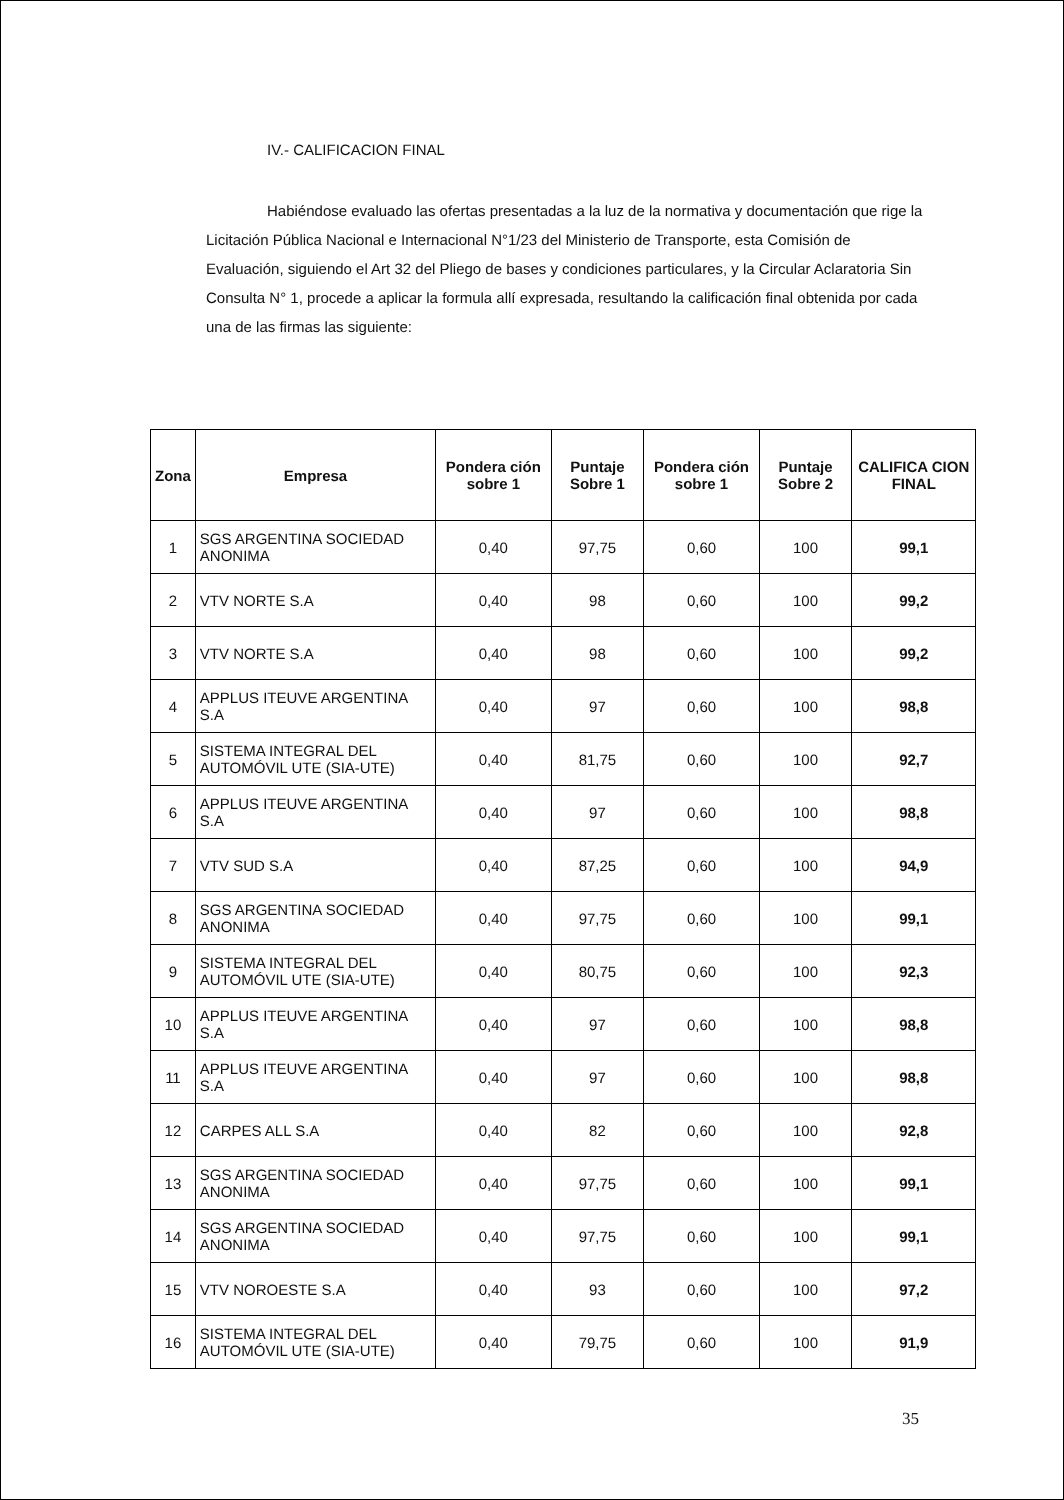IV.- CALIFICACION FINAL
Habiéndose evaluado las ofertas presentadas a la luz de la normativa y documentación que rige la Licitación Pública Nacional e Internacional N°1/23 del Ministerio de Transporte, esta Comisión de Evaluación, siguiendo el Art 32 del Pliego de bases y condiciones particulares, y la Circular Aclaratoria Sin Consulta N° 1, procede a aplicar la formula allí expresada, resultando la calificación final obtenida por cada una de las firmas las siguiente:
| Zona | Empresa | Pondera ción sobre 1 | Puntaje Sobre 1 | Pondera ción sobre 1 | Puntaje Sobre 2 | CALIFICA CION FINAL |
| --- | --- | --- | --- | --- | --- | --- |
| 1 | SGS ARGENTINA SOCIEDAD ANONIMA | 0,40 | 97,75 | 0,60 | 100 | 99,1 |
| 2 | VTV NORTE S.A | 0,40 | 98 | 0,60 | 100 | 99,2 |
| 3 | VTV NORTE S.A | 0,40 | 98 | 0,60 | 100 | 99,2 |
| 4 | APPLUS ITEUVE ARGENTINA S.A | 0,40 | 97 | 0,60 | 100 | 98,8 |
| 5 | SISTEMA INTEGRAL DEL AUTOMÓVIL UTE (SIA-UTE) | 0,40 | 81,75 | 0,60 | 100 | 92,7 |
| 6 | APPLUS ITEUVE ARGENTINA S.A | 0,40 | 97 | 0,60 | 100 | 98,8 |
| 7 | VTV SUD S.A | 0,40 | 87,25 | 0,60 | 100 | 94,9 |
| 8 | SGS ARGENTINA SOCIEDAD ANONIMA | 0,40 | 97,75 | 0,60 | 100 | 99,1 |
| 9 | SISTEMA INTEGRAL DEL AUTOMÓVIL UTE (SIA-UTE) | 0,40 | 80,75 | 0,60 | 100 | 92,3 |
| 10 | APPLUS ITEUVE ARGENTINA S.A | 0,40 | 97 | 0,60 | 100 | 98,8 |
| 11 | APPLUS ITEUVE ARGENTINA S.A | 0,40 | 97 | 0,60 | 100 | 98,8 |
| 12 | CARPES ALL S.A | 0,40 | 82 | 0,60 | 100 | 92,8 |
| 13 | SGS ARGENTINA SOCIEDAD ANONIMA | 0,40 | 97,75 | 0,60 | 100 | 99,1 |
| 14 | SGS ARGENTINA SOCIEDAD ANONIMA | 0,40 | 97,75 | 0,60 | 100 | 99,1 |
| 15 | VTV NOROESTE S.A | 0,40 | 93 | 0,60 | 100 | 97,2 |
| 16 | SISTEMA INTEGRAL DEL AUTOMÓVIL UTE (SIA-UTE) | 0,40 | 79,75 | 0,60 | 100 | 91,9 |
35